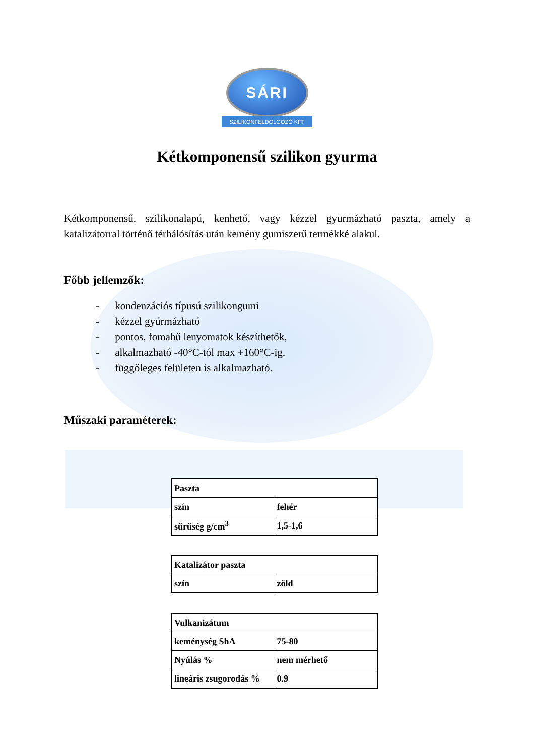SÁRI
SZILIKONFELDOLGOZÓ KFT
Kétkomponensű szilikon gyurma
Kétkomponensű, szilikonalapú, kenhető, vagy kézzel gyurmázható paszta, amely a katalizátorral történő térhálósítás után kemény gumiszerű termékké alakul.
Főbb jellemzők:
- kondenzációs típusú szilikongumi
- kézzel gyúrmázható
- pontos, fomahű lenyomatok készíthetők,
- alkalmazható -40°C-tól max +160°C-ig,
- függőleges felületen is alkalmazható.
Műszaki paraméterek:
| Paszta | |
| szín | fehér |
| sűrűség g/cm<sup>3</sup> | 1,5-1,6 |
| Katalizátor paszta | |
| szín | zöld |
| Vulkanizátum | |
| keménység ShA | 75-80 |
| Nyúlás % | nem mérhető |
| lineáris zsugorodás % | 0.9 |